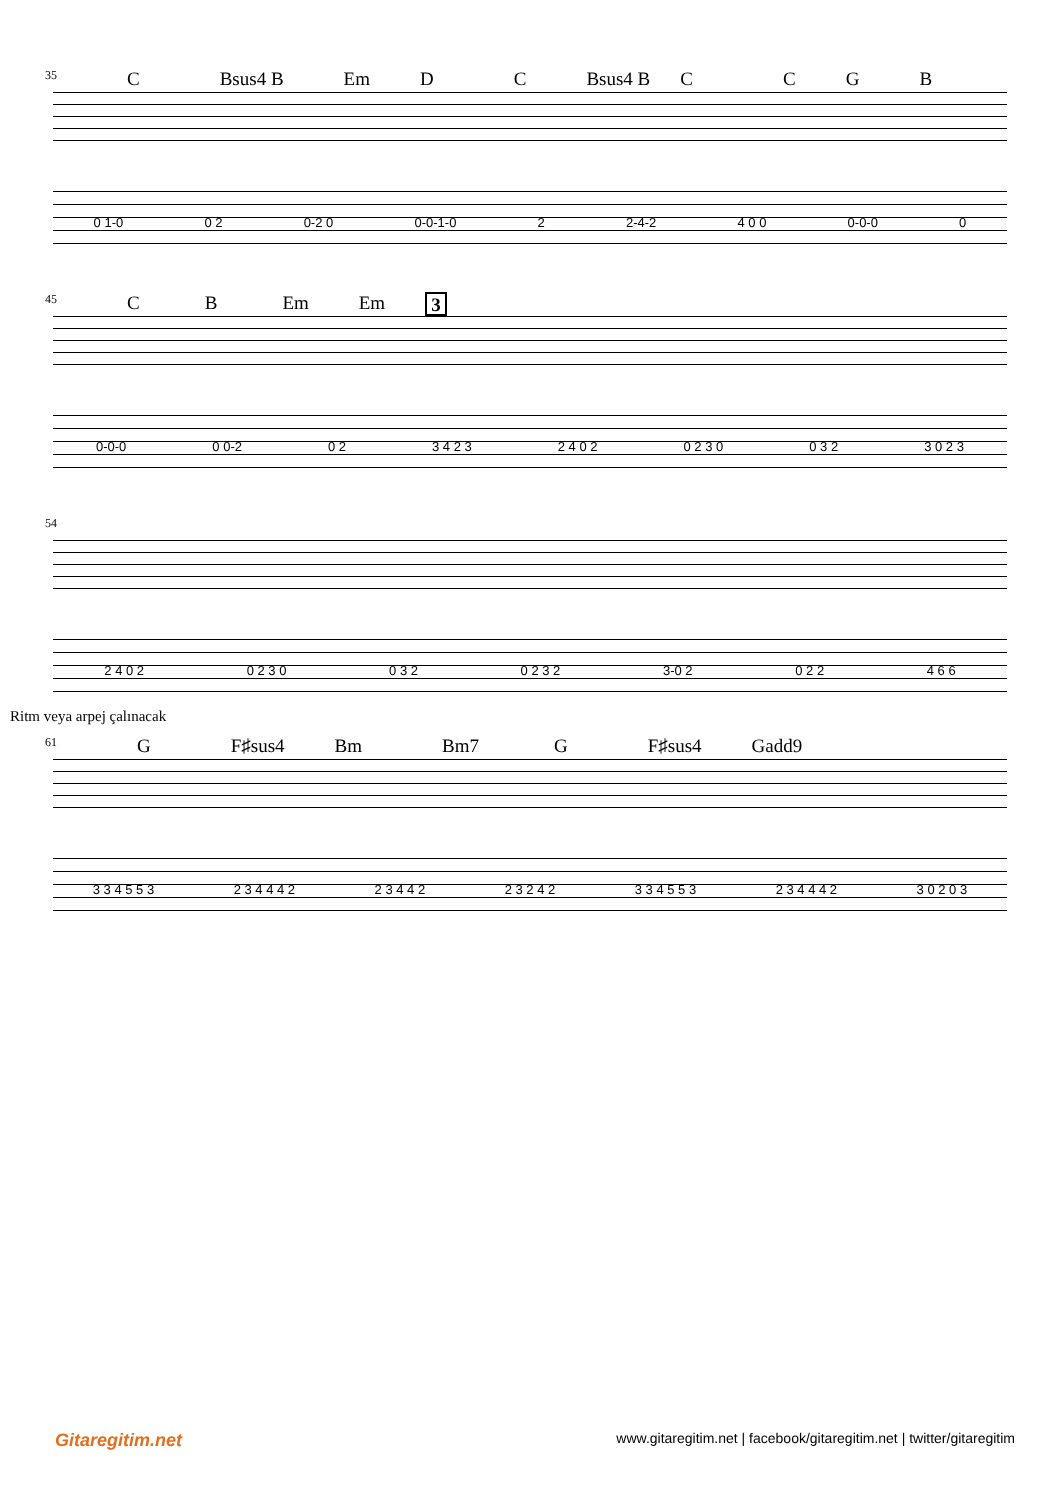35 C Bsus4 B Em D C Bsus4 B CCGB
0 1-0 0 2 0-2 0 0-0-1-0 2 2-4-2 4 0 0 0-0-0 0
45 C B Em Em 3
0-0-0 0 0-2 0 2 3 4 2 3 2 4 0 2 0 2 3 0 0 3 2 3 0 2 3
54
2 4 0 2 0 2 3 0 0 3 2 0 2 3 2 3-0 2 0 2 2 4 6 6
Ritm veya arpej çalınacak
61 G F♯sus4 Bm Bm7 G F♯sus4 Gadd9
3 3 4 5 5 3 2 3 4 4 4 2 2 3 4 4 2 2 3 2 4 2 3 3 4 5 5 3 2 3 4 4 4 2 3 0 2 0 3
Gitaregitim.net www.gitaregitim.net | facebook/gitaregitim.net | twitter/gitaregitim